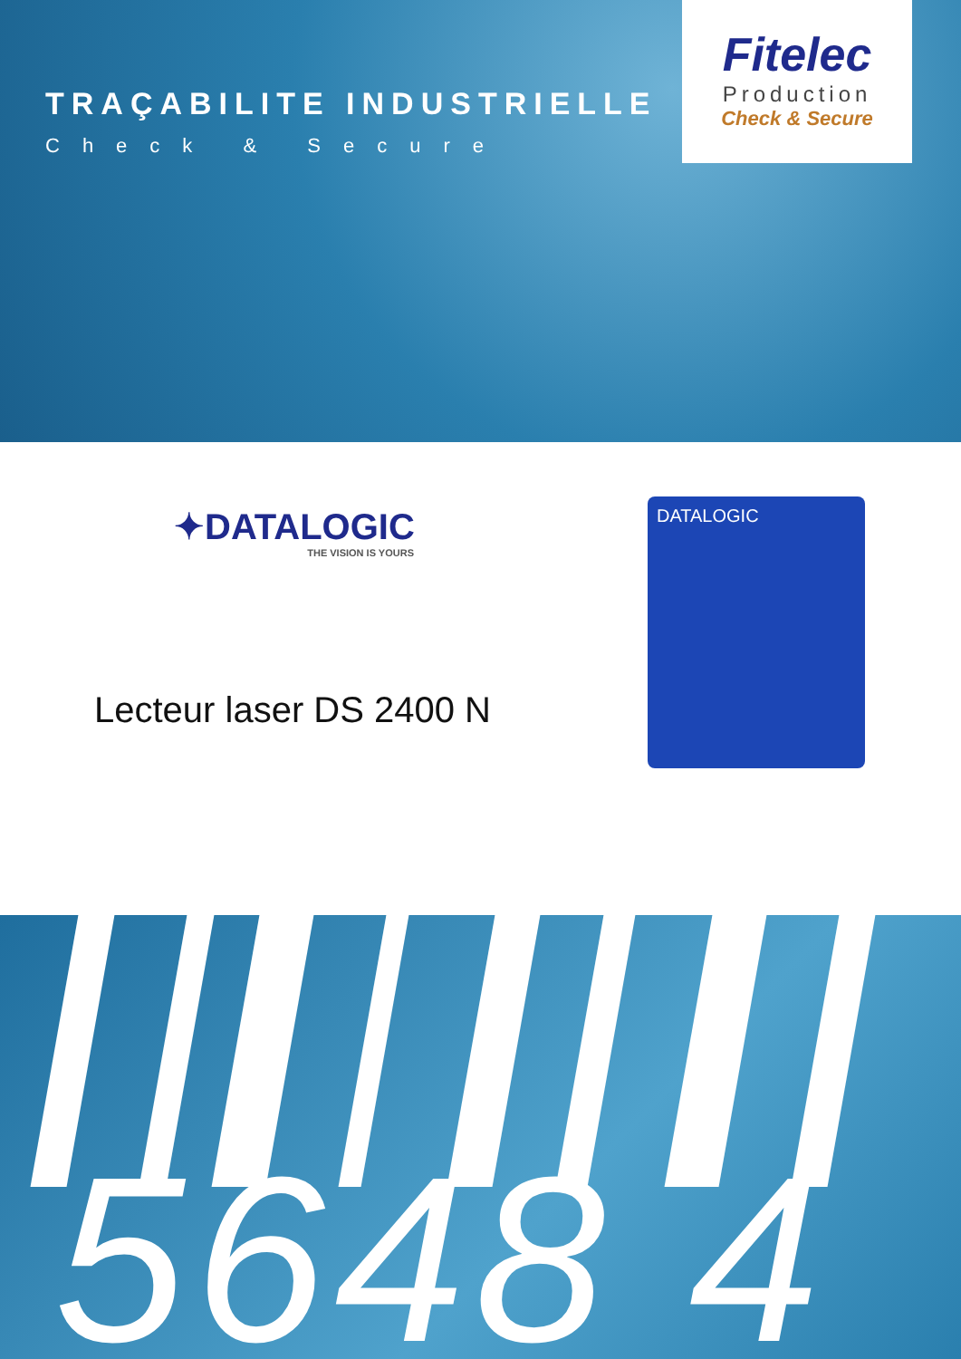TRAÇABILITE INDUSTRIELLE
Check & Secure
Fitelec
Production
Check & Secure
✦DATALOGIC
THE VISION IS YOURS
Lecteur laser DS 2400 N
DATALOGIC
5648 4